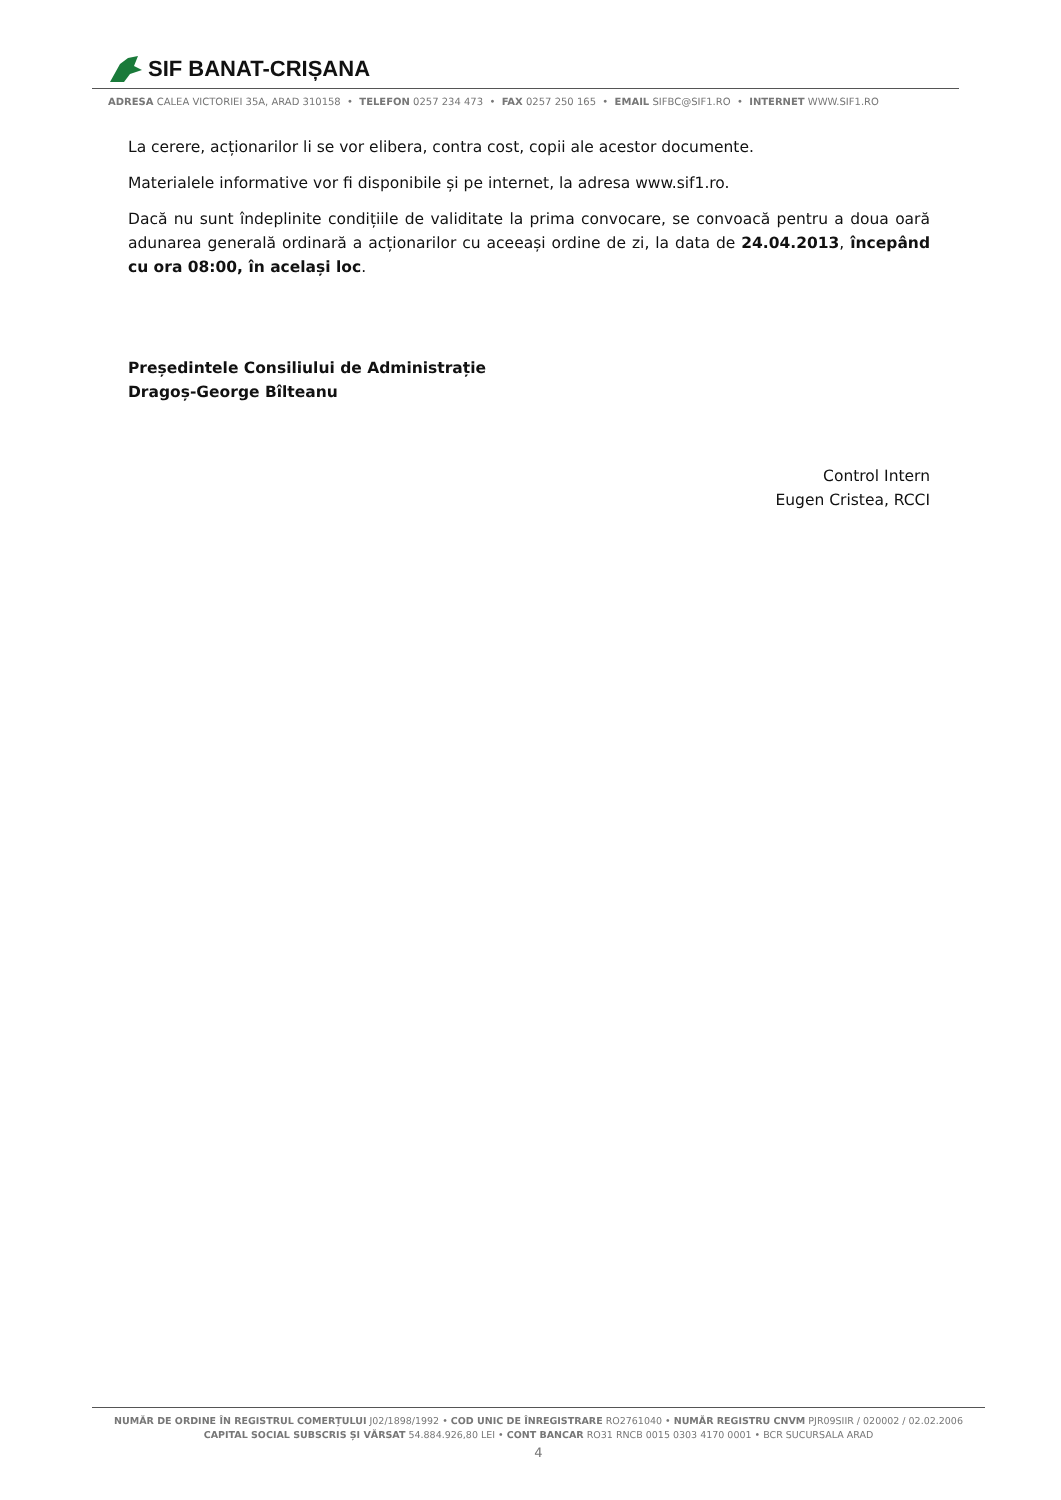SIF BANAT-CRIȘANA
ADRESA CALEA VICTORIEI 35A, ARAD 310158 • TELEFON 0257 234 473 • FAX 0257 250 165 • EMAIL SIFBC@SIF1.RO • INTERNET WWW.SIF1.RO
La cerere, acționarilor li se vor elibera, contra cost, copii ale acestor documente.
Materialele informative vor fi disponibile și pe internet, la adresa www.sif1.ro.
Dacă nu sunt îndeplinite condițiile de validitate la prima convocare, se convoacă pentru a doua oară adunarea generală ordinară a acționarilor cu aceeași ordine de zi, la data de 24.04.2013, începând cu ora 08:00, în același loc.
Președintele Consiliului de Administrație
Dragoș-George Bîlteanu
Control Intern
Eugen Cristea, RCCI
NUMĂR DE ORDINE ÎN REGISTRUL COMERȚULUI J02/1898/1992 • COD UNIC DE ÎNREGISTRARE RO2761040 • NUMĂR REGISTRU CNVM PJR09SIIR / 020002 / 02.02.2006
CAPITAL SOCIAL SUBSCRIS ȘI VĂRSAT 54.884.926,80 LEI • CONT BANCAR RO31 RNCB 0015 0303 4170 0001 • BCR SUCURSALA ARAD
4